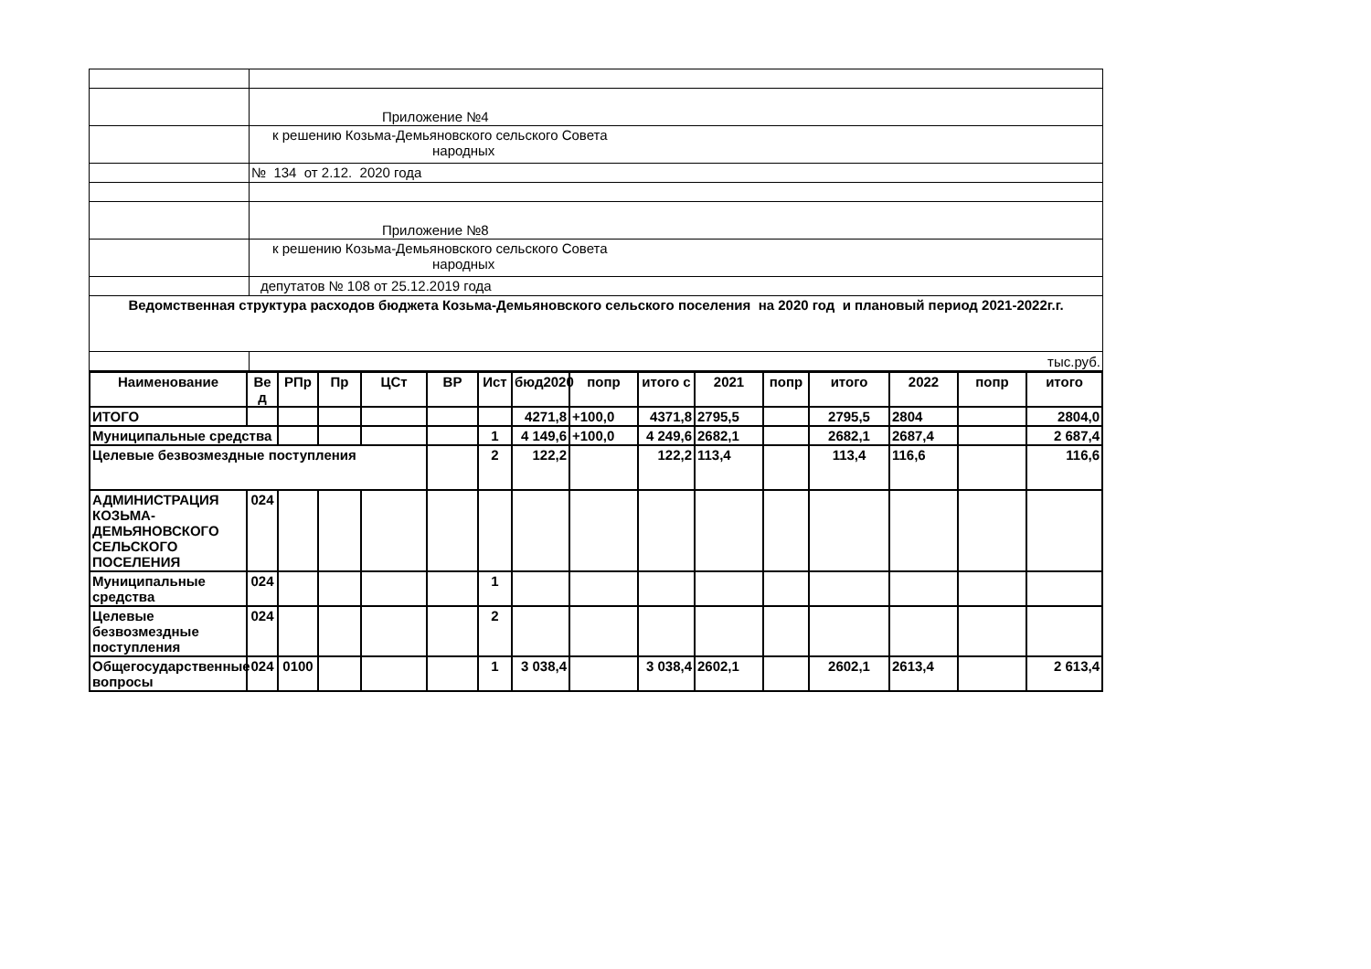| | Приложение №4 |
| | к решению Козьма-Демьяновского сельского Совета народных |
| | № 134 от 2.12. 2020 года |
| | Приложение №8 |
| | к решению Козьма-Демьяновского сельского Совета народных |
| | депутатов № 108 от 25.12.2019 года |
| Ведомственная структура расходов бюджета Козьма-Демьяновского сельского поселения на 2020 год и плановый период 2021-2022г.г. | |
| | тыс.руб. |
| Наименование | Ве д | РПр | Пр | ЦСт | ВР | Ист | бюд2020 | попр | итого с | 2021 | попр | итого | 2022 | попр | итого |
| --- | --- | --- | --- | --- | --- | --- | --- | --- | --- | --- | --- | --- | --- | --- | --- |
| ИТОГО | | | | | | | 4271,8 | +100,0 | 4371,8 | 2795,5 | | 2795,5 | 2804 | | 2804,0 |
| Муниципальные средства | | | | | | 1 | 4 149,6 | +100,0 | 4 249,6 | 2682,1 | | 2682,1 | 2687,4 | | 2 687,4 |
| Целевые безвозмездные поступления | | | | | | 2 | 122,2 | | 122,2 | 113,4 | | 113,4 | 116,6 | | 116,6 |
| АДМИНИСТРАЦИЯ КОЗЬМА-ДЕМЬЯНОВСКОГО СЕЛЬСКОГО ПОСЕЛЕНИЯ | 024 | | | | | | | | | | | | | | |
| Муниципальные средства | 024 | | | | | 1 | | | | | | | | | |
| Целевые безвозмездные поступления | 024 | | | | | 2 | | | | | | | | | |
| Общегосударственные вопросы | 024 | 0100 | | | | 1 | 3 038,4 | | 3 038,4 | 2602,1 | | 2602,1 | 2613,4 | | 2 613,4 |